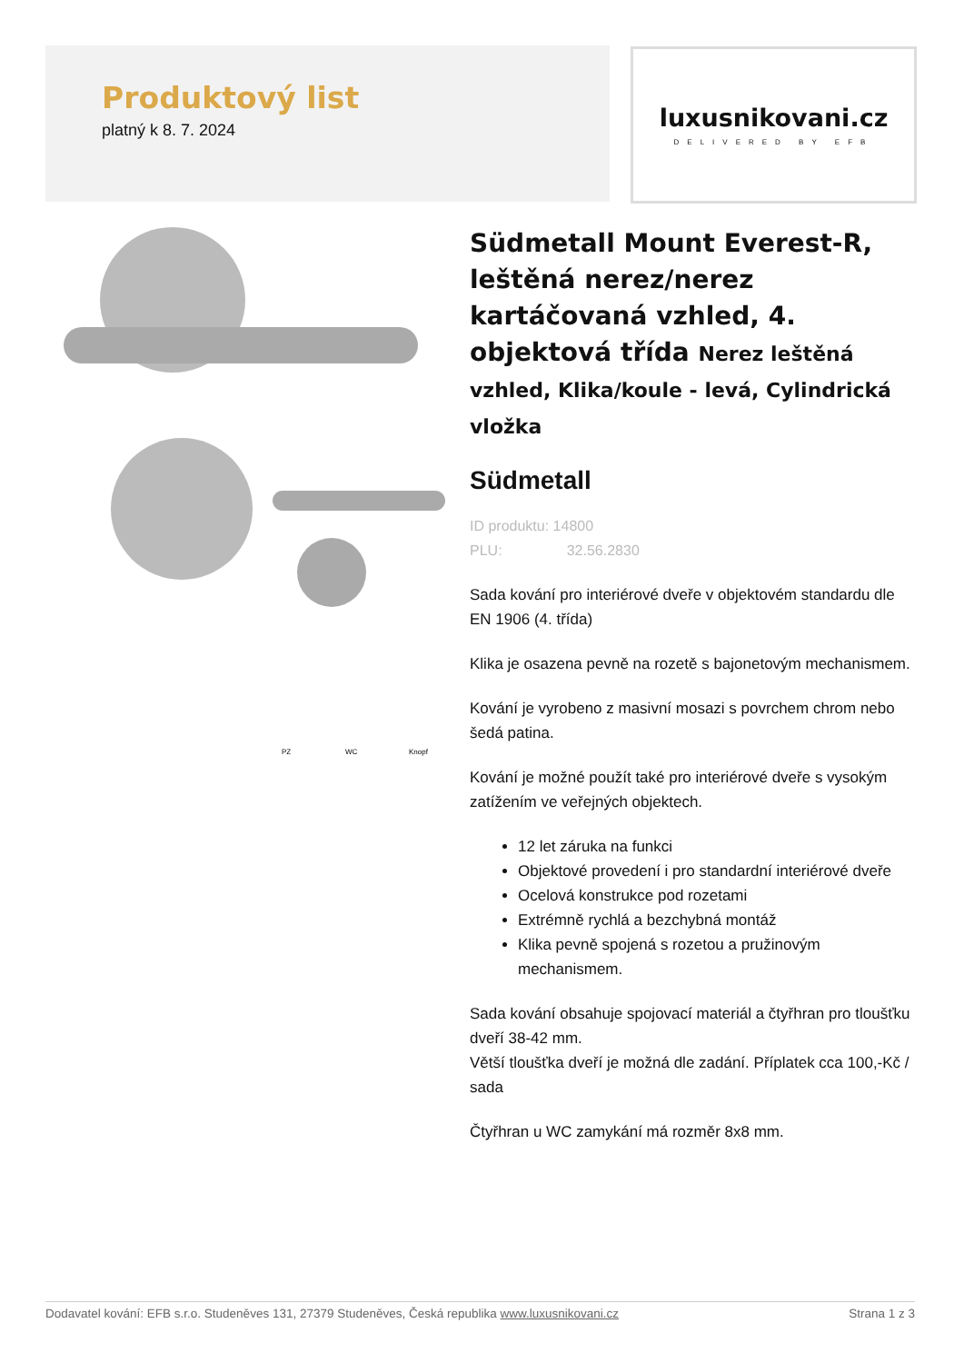Produktový list
platný k 8. 7. 2024
luxusnikovani.cz
DELIVERED BY EFB
PZ
WC
Knopf
Südmetall Mount Everest-R, leštěná nerez/nerez kartáčovaná vzhled, 4. objektová třída Nerez leštěná vzhled, Klika/koule - levá, Cylindrická vložka
Südmetall
ID produktu: 14800
PLU: 32.56.2830
Sada kování pro interiérové dveře v objektovém standardu dle EN 1906 (4. třída)
Klika je osazena pevně na rozetě s bajonetovým mechanismem.
Kování je vyrobeno z masivní mosazi s povrchem chrom nebo šedá patina.
Kování je možné použít také pro interiérové dveře s vysokým zatížením ve veřejných objektech.
12 let záruka na funkci
Objektové provedení i pro standardní interiérové dveře
Ocelová konstrukce pod rozetami
Extrémně rychlá a bezchybná montáž
Klika pevně spojená s rozetou a pružinovým mechanismem.
Sada kování obsahuje spojovací materiál a čtyřhran pro tloušťku dveří 38-42 mm.
Větší tloušťka dveří je možná dle zadání. Příplatek cca 100,-Kč / sada
Čtyřhran u WC zamykání má rozměr 8x8 mm.
Dodavatel kování: EFB s.r.o. Studeněves 131, 27379 Studeněves, Česká republika www.luxusnikovani.cz Strana 1 z 3